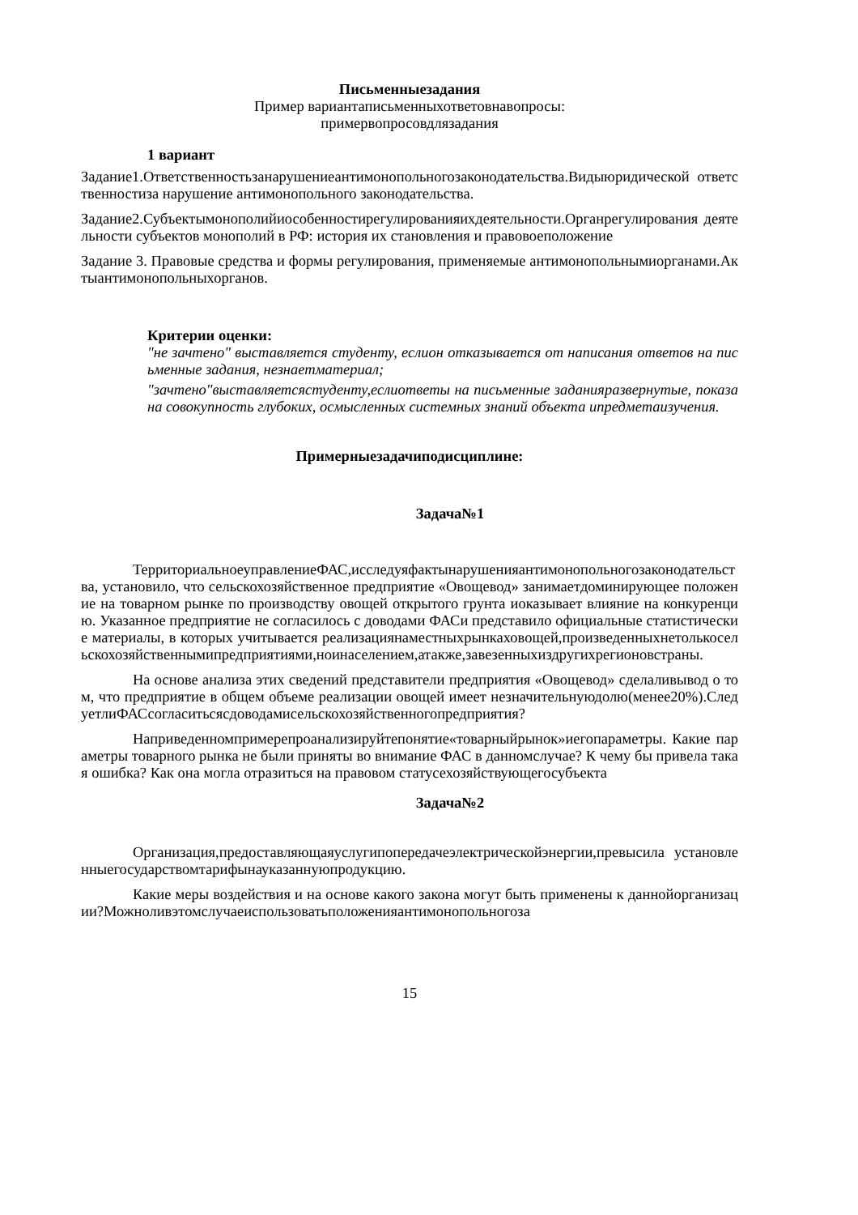Письменныезадания
Пример вариантаписьменныхответовнавопросы:
примервопросовдлязадания
1 вариант
Задание1.Ответственностьзанарушениеантимонопольногозаконодательства.Видыюридической ответственностиза нарушение антимонопольного законодательства.
Задание2.Субъектымонополийиособенностирегулированияихдеятельности.Органрегулирования деятельности субъектов монополий в РФ: история их становления и правовоеположение
Задание 3. Правовые средства и формы регулирования, применяемые антимонопольнымиорганами.Актыантимонопольныхорганов.
Критерии оценки:
"не зачтено" выставляется студенту, еслион отказывается от написания ответов на письменные задания, незнаетматериал;
"зачтено"выставляетсястуденту,еслиответы на письменные заданияразвернутые, показана совокупность глубоких, осмысленных системных знаний объекта ипредметаизучения.
Примерныезадачиподисциплине:
Задача№1
ТерриториальноеуправлениеФАС,исследуяфактынарушенияантимонопольногозаконодательства, установило, что сельскохозяйственное предприятие «Овощевод» занимаетдоминирующее положение на товарном рынке по производству овощей открытого грунта иоказывает влияние на конкуренцию. Указанное предприятие не согласилось с доводами ФАСи представило официальные статистические материалы, в которых учитывается реализациянаместныхрынкаховощей,произведенныхнетолькосельскохозяйственнымипредприятиями,ноинаселением,атакже,завезенныхиздругихрегионовстраны.
На основе анализа этих сведений представители предприятия «Овощевод» сделаливывод о том, что предприятие в общем объеме реализации овощей имеет незначительнуюдолю(менее20%).СледуетлиФАСсогласитьсясдоводамисельскохозяйственногопредприятия?
Наприведенномпримерепроанализируйтепонятие«товарныйрынок»иегопараметры. Какие параметры товарного рынка не были приняты во внимание ФАС в данномслучае? К чему бы привела такая ошибка? Как она могла отразиться на правовом статусехозяйствующегосубъекта
Задача№2
Организация,предоставляющаяуслугипопередачеэлектрическойэнергии,превысила установленныегосударствомтарифынауказаннуюпродукцию.
Какие меры воздействия и на основе какого закона могут быть применены к даннойорганизации?Можноливэтомслучаеиспользоватьположенияантимонопольногоза
15